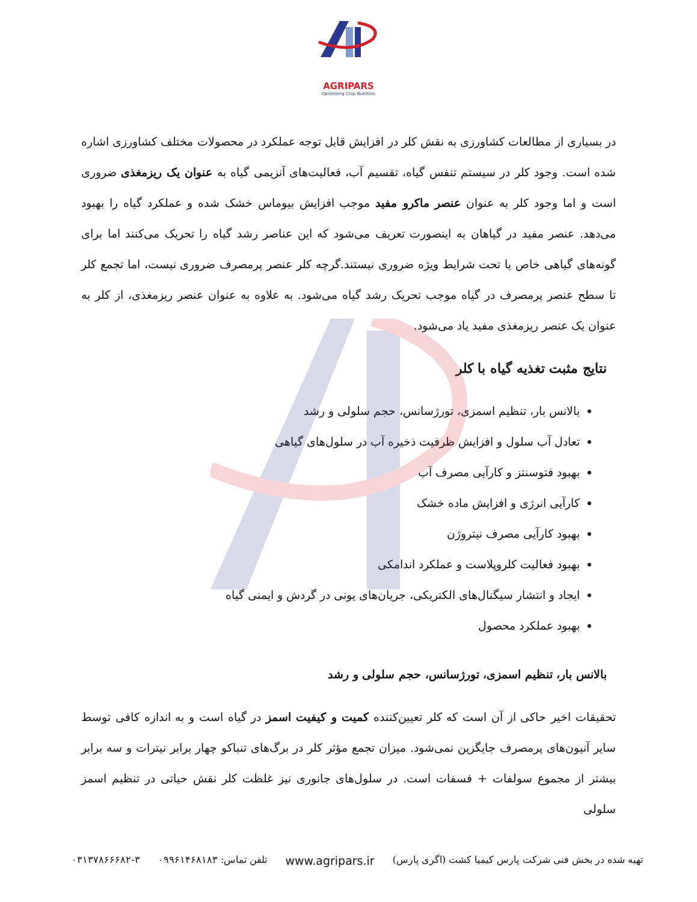AGRIPARS
Optimizing Crop Nutrition
در بسیاری از مطالعات کشاورزی به نقش کلر در افزایش قابل توجه عملکرد در محصولات مختلف کشاورزی اشاره شده است. وجود کلر در سیستم تنفس گیاه، تقسیم آب، فعالیت‌های آنزیمی گیاه به عنوان یک ریزمغذی ضروری است و اما وجود کلر به عنوان عنصر ماکرو مفید موجب افزایش بیوماس خشک شده و عملکرد گیاه را بهبود می‌دهد. عنصر مفید در گیاهان به اینصورت تعریف می‌شود که این عناصر رشد گیاه را تحریک می‌کنند اما برای گونه‌های گیاهی خاص یا تحت شرایط ویژه ضروری نیستند.گرچه کلر عنصر پرمصرف ضروری نیست، اما تجمع کلر تا سطح عنصر پرمصرف در گیاه موجب تحریک رشد گیاه می‌شود. به علاوه به عنوان عنصر ریزمغذی، از کلر به عنوان یک عنصر ریزمغذی مفید یاد می‌شود.
نتایج مثبت تغذیه گیاه با کلر
بالانس بار، تنظیم اسمزی، تورژسانس، حجم سلولی و رشد
تعادل آب سلول و افزایش ظرفیت ذخیره آب در سلول‌های گیاهی
بهبود فتوسنتز و کارآیی مصرف آب
کارآیی انرژی و افزایش ماده خشک
بهبود کارآیی مصرف نیتروژن
بهبود فعالیت کلروپلاست و عملکرد اندامکی
ایجاد و انتشار سیگنال‌های الکتریکی، جریان‌های یونی در گردش و ایمنی گیاه
بهبود عملکرد محصول
بالانس بار، تنظیم اسمزی، تورژسانس، حجم سلولی و رشد
تحقیقات اخیر حاکی از آن است که کلر تعیین‌کننده کمیت و کیفیت اسمز در گیاه است و به اندازه کافی توسط سایر آنیون‌های پرمصرف جایگزین نمی‌شود. میزان تجمع مؤثر کلر در برگ‌های تنباکو چهار برابر نیترات و سه برابر بیشتر از مجموع سولفات + فسفات است. در سلول‌های جانوری نیز غلظت کلر نقش حیاتی در تنظیم اسمز سلولی
تهیه شده در بخش فنی شرکت پارس کیمیا کشت (اگری پارس) www.agripars.ir تلفن تماس: ۰۹۹۶۱۴۶۸۱۸۳ ۰۳۱۳۷۸۶۶۶۸۲-۳